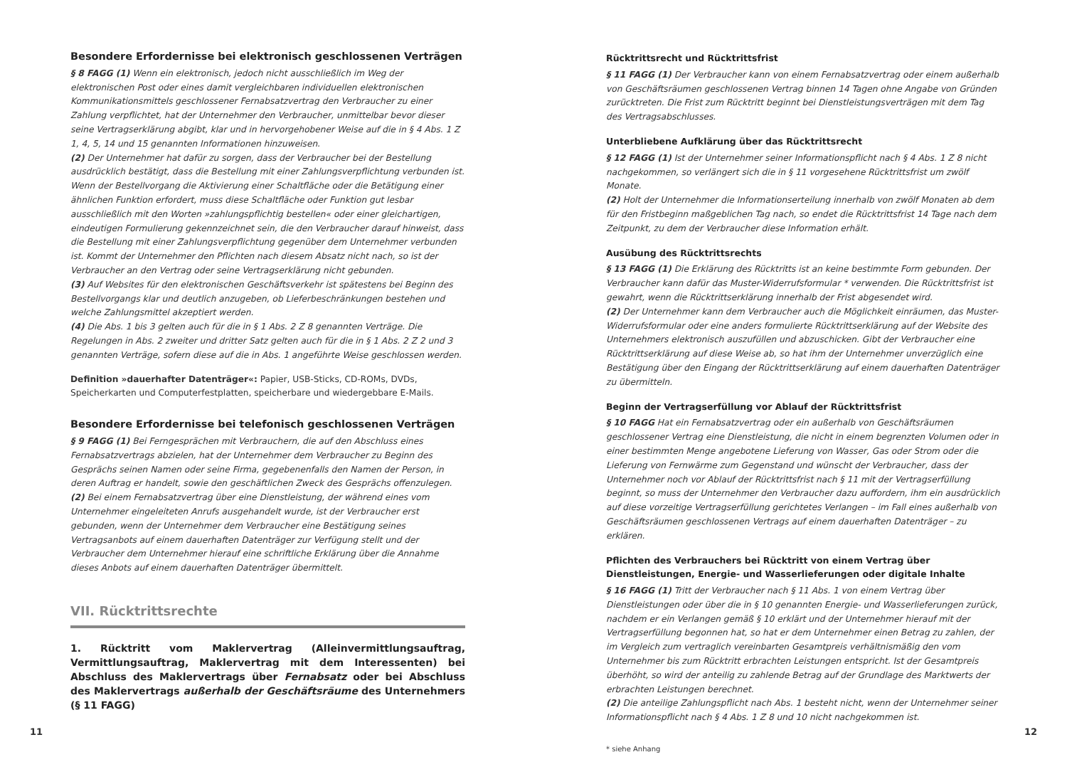Besondere Erfordernisse bei elektronisch geschlossenen Verträgen
§ 8 FAGG (1) Wenn ein elektronisch, jedoch nicht ausschließlich im Weg der elektronischen Post oder eines damit vergleichbaren individuellen elektronischen Kommunikationsmittels geschlossener Fernabsatzvertrag den Verbraucher zu einer Zahlung verpflichtet, hat der Unternehmer den Verbraucher, unmittelbar bevor dieser seine Vertragserklärung abgibt, klar und in hervorgehobener Weise auf die in § 4 Abs. 1 Z 1, 4, 5, 14 und 15 genannten Informationen hinzuweisen.
(2) Der Unternehmer hat dafür zu sorgen, dass der Verbraucher bei der Bestellung ausdrücklich bestätigt, dass die Bestellung mit einer Zahlungsverpflichtung verbunden ist. Wenn der Bestellvorgang die Aktivierung einer Schaltfläche oder die Betätigung einer ähnlichen Funktion erfordert, muss diese Schaltfläche oder Funktion gut lesbar ausschließlich mit den Worten »zahlungspflichtig bestellen« oder einer gleichartigen, eindeutigen Formulierung gekennzeichnet sein, die den Verbraucher darauf hinweist, dass die Bestellung mit einer Zahlungsverpflichtung gegenüber dem Unternehmer verbunden ist. Kommt der Unternehmer den Pflichten nach diesem Absatz nicht nach, so ist der Verbraucher an den Vertrag oder seine Vertragserklärung nicht gebunden.
(3) Auf Websites für den elektronischen Geschäftsverkehr ist spätestens bei Beginn des Bestellvorgangs klar und deutlich anzugeben, ob Lieferbeschränkungen bestehen und welche Zahlungsmittel akzeptiert werden.
(4) Die Abs. 1 bis 3 gelten auch für die in § 1 Abs. 2 Z 8 genannten Verträge. Die Regelungen in Abs. 2 zweiter und dritter Satz gelten auch für die in § 1 Abs. 2 Z 2 und 3 genannten Verträge, sofern diese auf die in Abs. 1 angeführte Weise geschlossen werden.
Definition »dauerhafter Datenträger«: Papier, USB-Sticks, CD-ROMs, DVDs, Speicherkarten und Computerfestplatten, speicherbare und wiedergebbare E-Mails.
Besondere Erfordernisse bei telefonisch geschlossenen Verträgen
§ 9 FAGG (1) Bei Ferngesprächen mit Verbrauchern, die auf den Abschluss eines Fernabsatzvertrags abzielen, hat der Unternehmer dem Verbraucher zu Beginn des Gesprächs seinen Namen oder seine Firma, gegebenenfalls den Namen der Person, in deren Auftrag er handelt, sowie den geschäftlichen Zweck des Gesprächs offenzulegen.
(2) Bei einem Fernabsatzvertrag über eine Dienstleistung, der während eines vom Unternehmer eingeleiteten Anrufs ausgehandelt wurde, ist der Verbraucher erst gebunden, wenn der Unternehmer dem Verbraucher eine Bestätigung seines Vertragsanbots auf einem dauerhaften Datenträger zur Verfügung stellt und der Verbraucher dem Unternehmer hierauf eine schriftliche Erklärung über die Annahme dieses Anbots auf einem dauerhaften Datenträger übermittelt.
VII. Rücktrittsrechte
1. Rücktritt vom Maklervertrag (Alleinvermittlungsauftrag, Vermittlungsauftrag, Maklervertrag mit dem Interessenten) bei Abschluss des Maklervertrags über Fernabsatz oder bei Abschluss des Maklervertrags außerhalb der Geschäftsräume des Unternehmers (§ 11 FAGG)
11
Rücktrittsrecht und Rücktrittsfrist
§ 11 FAGG (1) Der Verbraucher kann von einem Fernabsatzvertrag oder einem außerhalb von Geschäftsräumen geschlossenen Vertrag binnen 14 Tagen ohne Angabe von Gründen zurücktreten. Die Frist zum Rücktritt beginnt bei Dienstleistungsverträgen mit dem Tag des Vertragsabschlusses.
Unterbliebene Aufklärung über das Rücktrittsrecht
§ 12 FAGG (1) Ist der Unternehmer seiner Informationspflicht nach § 4 Abs. 1 Z 8 nicht nachgekommen, so verlängert sich die in § 11 vorgesehene Rücktrittsfrist um zwölf Monate.
(2) Holt der Unternehmer die Informationserteilung innerhalb von zwölf Monaten ab dem für den Fristbeginn maßgeblichen Tag nach, so endet die Rücktrittsfrist 14 Tage nach dem Zeitpunkt, zu dem der Verbraucher diese Information erhält.
Ausübung des Rücktrittsrechts
§ 13 FAGG (1) Die Erklärung des Rücktritts ist an keine bestimmte Form gebunden. Der Verbraucher kann dafür das Muster-Widerrufsformular * verwenden. Die Rücktrittsfrist ist gewahrt, wenn die Rücktrittserklärung innerhalb der Frist abgesendet wird.
(2) Der Unternehmer kann dem Verbraucher auch die Möglichkeit einräumen, das Muster-Widerrufsformular oder eine anders formulierte Rücktrittserklärung auf der Website des Unternehmers elektronisch auszufüllen und abzuschicken. Gibt der Verbraucher eine Rücktrittserklärung auf diese Weise ab, so hat ihm der Unternehmer unverzüglich eine Bestätigung über den Eingang der Rücktrittserklärung auf einem dauerhaften Datenträger zu übermitteln.
Beginn der Vertragserfüllung vor Ablauf der Rücktrittsfrist
§ 10 FAGG Hat ein Fernabsatzvertrag oder ein außerhalb von Geschäftsräumen geschlossener Vertrag eine Dienstleistung, die nicht in einem begrenzten Volumen oder in einer bestimmten Menge angebotene Lieferung von Wasser, Gas oder Strom oder die Lieferung von Fernwärme zum Gegenstand und wünscht der Verbraucher, dass der Unternehmer noch vor Ablauf der Rücktrittsfrist nach § 11 mit der Vertragserfüllung beginnt, so muss der Unternehmer den Verbraucher dazu auffordern, ihm ein ausdrücklich auf diese vorzeitige Vertragserfüllung gerichtetes Verlangen – im Fall eines außerhalb von Geschäftsräumen geschlossenen Vertrags auf einem dauerhaften Datenträger – zu erklären.
Pflichten des Verbrauchers bei Rücktritt von einem Vertrag über Dienstleistungen, Energie- und Wasserlieferungen oder digitale Inhalte
§ 16 FAGG (1) Tritt der Verbraucher nach § 11 Abs. 1 von einem Vertrag über Dienstleistungen oder über die in § 10 genannten Energie- und Wasserlieferungen zurück, nachdem er ein Verlangen gemäß § 10 erklärt und der Unternehmer hierauf mit der Vertragserfüllung begonnen hat, so hat er dem Unternehmer einen Betrag zu zahlen, der im Vergleich zum vertraglich vereinbarten Gesamtpreis verhältnismäßig den vom Unternehmer bis zum Rücktritt erbrachten Leistungen entspricht. Ist der Gesamtpreis überhöht, so wird der anteilig zu zahlende Betrag auf der Grundlage des Marktwerts der erbrachten Leistungen berechnet.
(2) Die anteilige Zahlungspflicht nach Abs. 1 besteht nicht, wenn der Unternehmer seiner Informationspflicht nach § 4 Abs. 1 Z 8 und 10 nicht nachgekommen ist.
* siehe Anhang
12